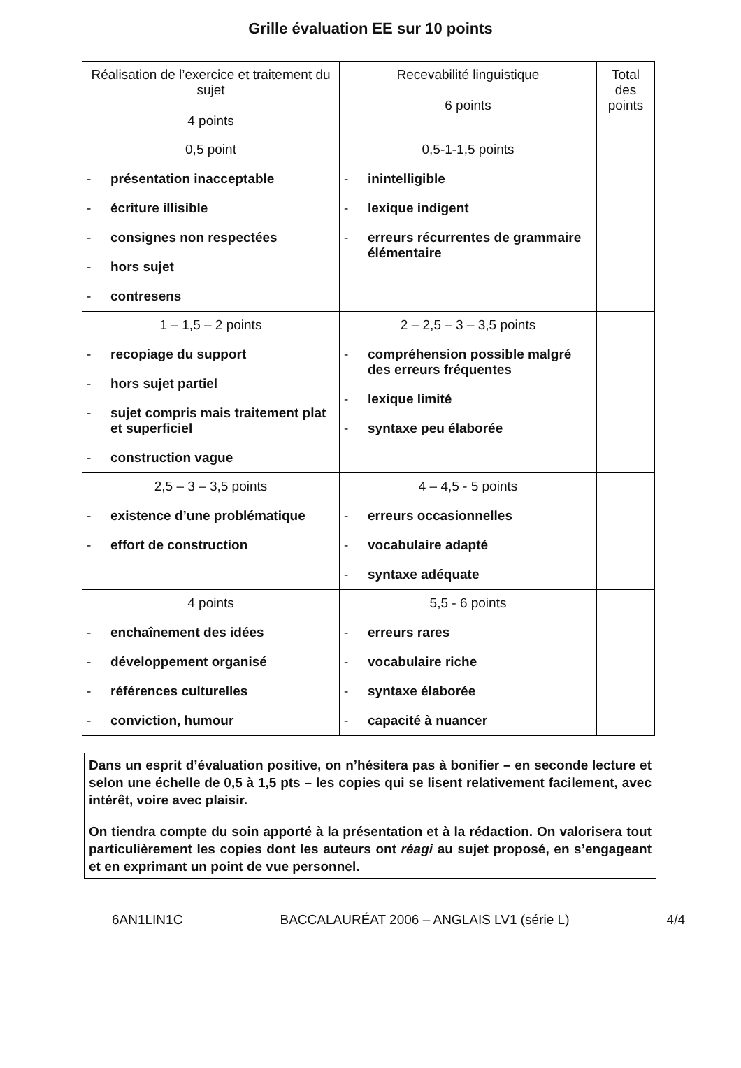Grille évaluation EE sur 10 points
| Réalisation de l’exercice et traitement du sujet 4 points | Recevabilité linguistique 6 points | Total des points |
| 0,5 point - présentation inacceptable - écriture illisible - consignes non respectées - hors sujet - contresens | 0,5-1-1,5 points - inintelligible - lexique indigent - erreurs récurrentes de grammaire élémentaire | |
| 1 – 1,5 – 2 points - recopiage du support - hors sujet partiel - sujet compris mais traitement plat et superficiel - construction vague | 2 – 2,5 – 3 – 3,5 points - compréhension possible malgré des erreurs fréquentes - lexique limité - syntaxe peu élaborée | |
| 2,5 – 3 – 3,5 points - existence d’une problématique - effort de construction | 4 – 4,5 - 5 points - erreurs occasionnelles - vocabulaire adapté - syntaxe adéquate | |
| 4 points - enchaînement des idées - développement organisé - références culturelles - conviction, humour | 5,5 - 6 points - erreurs rares - vocabulaire riche - syntaxe élaborée - capacité à nuancer | |
Dans un esprit d’évaluation positive, on n’hésitera pas à bonifier – en seconde lecture et selon une échelle de 0,5 à 1,5 pts – les copies qui se lisent relativement facilement, avec intérêt, voire avec plaisir.
On tiendra compte du soin apporté à la présentation et à la rédaction. On valorisera tout particulièrement les copies dont les auteurs ont réagi au sujet proposé, en s’engageant et en exprimant un point de vue personnel.
6AN1LIN1C BACCALAURÉAT 2006 – ANGLAIS LV1 (série L) 4/4